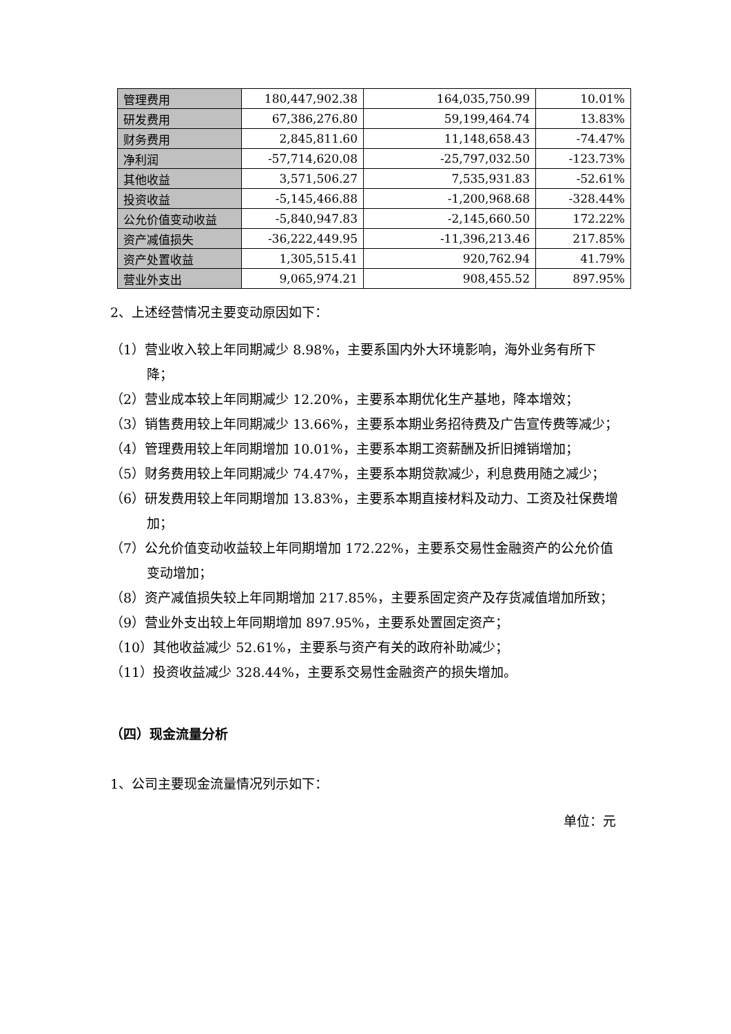| 管理费用 | 180,447,902.38 | 164,035,750.99 | 10.01% |
| 研发费用 | 67,386,276.80 | 59,199,464.74 | 13.83% |
| 财务费用 | 2,845,811.60 | 11,148,658.43 | -74.47% |
| 净利润 | -57,714,620.08 | -25,797,032.50 | -123.73% |
| 其他收益 | 3,571,506.27 | 7,535,931.83 | -52.61% |
| 投资收益 | -5,145,466.88 | -1,200,968.68 | -328.44% |
| 公允价值变动收益 | -5,840,947.83 | -2,145,660.50 | 172.22% |
| 资产减值损失 | -36,222,449.95 | -11,396,213.46 | 217.85% |
| 资产处置收益 | 1,305,515.41 | 920,762.94 | 41.79% |
| 营业外支出 | 9,065,974.21 | 908,455.52 | 897.95% |
2、上述经营情况主要变动原因如下：
（1）营业收入较上年同期减少 8.98%，主要系国内外大环境影响，海外业务有所下降；
（2）营业成本较上年同期减少 12.20%，主要系本期优化生产基地，降本增效；
（3）销售费用较上年同期减少 13.66%，主要系本期业务招待费及广告宣传费等减少；
（4）管理费用较上年同期增加 10.01%，主要系本期工资薪酬及折旧摊销增加；
（5）财务费用较上年同期减少 74.47%，主要系本期贷款减少，利息费用随之减少；
（6）研发费用较上年同期增加 13.83%，主要系本期直接材料及动力、工资及社保费增加；
（7）公允价值变动收益较上年同期增加 172.22%，主要系交易性金融资产的公允价值变动增加；
（8）资产减值损失较上年同期增加 217.85%，主要系固定资产及存货减值增加所致；
（9）营业外支出较上年同期增加 897.95%，主要系处置固定资产；
（10）其他收益减少 52.61%，主要系与资产有关的政府补助减少；
（11）投资收益减少 328.44%，主要系交易性金融资产的损失增加。
（四）现金流量分析
1、公司主要现金流量情况列示如下：
单位：元